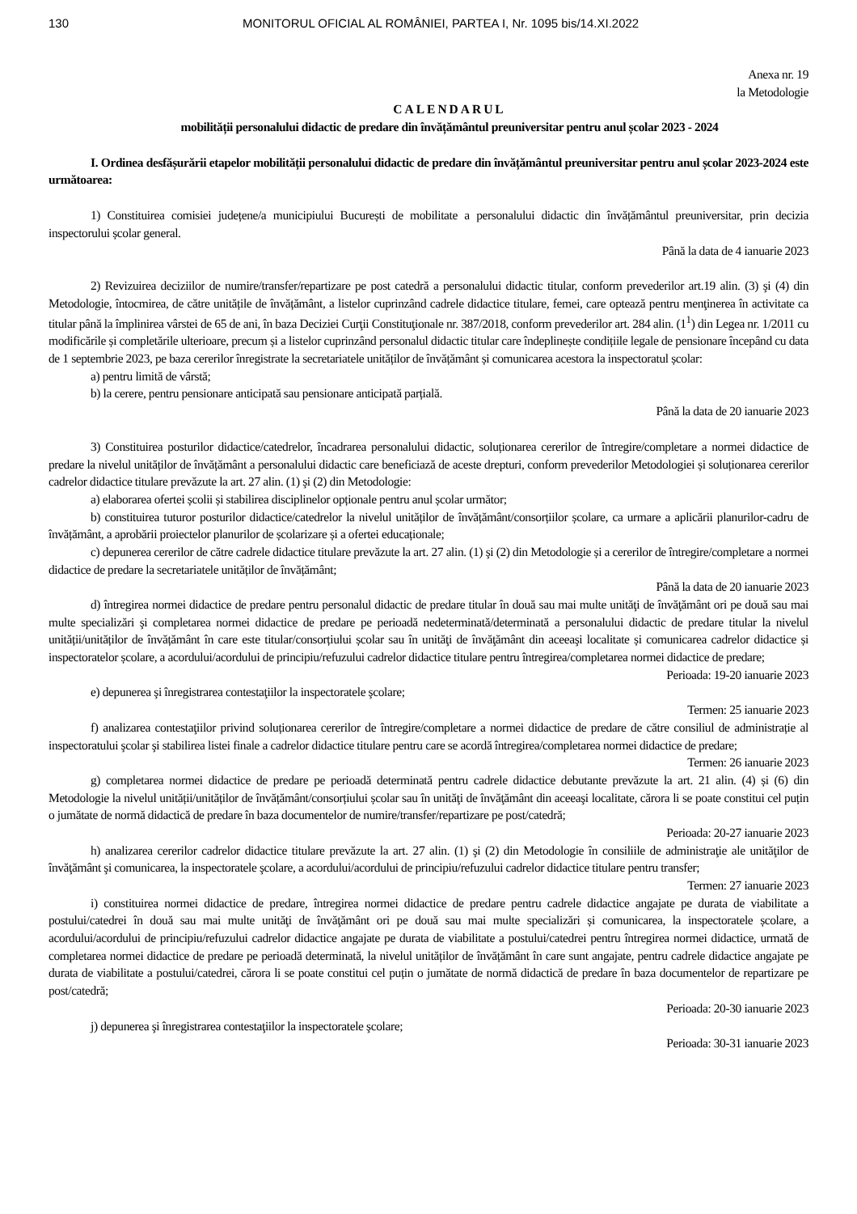130 MONITORUL OFICIAL AL ROMÂNIEI, PARTEA I, Nr. 1095 bis/14.XI.2022
Anexa nr. 19
la Metodologie
CALENDARUL
mobilității personalului didactic de predare din învățământul preuniversitar pentru anul școlar 2023 - 2024
I. Ordinea desfășurării etapelor mobilității personalului didactic de predare din învățământul preuniversitar pentru anul școlar 2023-2024 este următoarea:
1) Constituirea comisiei județene/a municipiului București de mobilitate a personalului didactic din învățământul preuniversitar, prin decizia inspectorului școlar general.
Până la data de 4 ianuarie 2023
2) Revizuirea deciziilor de numire/transfer/repartizare pe post catedră a personalului didactic titular, conform prevederilor art.19 alin. (3) şi (4) din Metodologie, întocmirea, de către unitățile de învățământ, a listelor cuprinzând cadrele didactice titulare, femei, care optează pentru menţinerea în activitate ca titular până la împlinirea vârstei de 65 de ani, în baza Deciziei Curţii Constituţionale nr. 387/2018, conform prevederilor art. 284 alin. (1<sup>1</sup>) din Legea nr. 1/2011 cu modificările și completările ulterioare, precum și a listelor cuprinzând personalul didactic titular care îndeplinește condițiile legale de pensionare începând cu data de 1 septembrie 2023, pe baza cererilor înregistrate la secretariatele unităților de învățământ și comunicarea acestora la inspectoratul școlar:
a) pentru limită de vârstă;
b) la cerere, pentru pensionare anticipată sau pensionare anticipată parțială.
Până la data de 20 ianuarie 2023
3) Constituirea posturilor didactice/catedrelor, încadrarea personalului didactic, soluționarea cererilor de întregire/completare a normei didactice de predare la nivelul unităților de învățământ a personalului didactic care beneficiază de aceste drepturi, conform prevederilor Metodologiei și soluționarea cererilor cadrelor didactice titulare prevăzute la art. 27 alin. (1) şi (2) din Metodologie:
a) elaborarea ofertei școlii și stabilirea disciplinelor opționale pentru anul școlar următor;
b) constituirea tuturor posturilor didactice/catedrelor la nivelul unităților de învățământ/consorțiilor școlare, ca urmare a aplicării planurilor-cadru de învățământ, a aprobării proiectelor planurilor de școlarizare și a ofertei educaționale;
c) depunerea cererilor de către cadrele didactice titulare prevăzute la art. 27 alin. (1) şi (2) din Metodologie și a cererilor de întregire/completare a normei didactice de predare la secretariatele unităților de învățământ;
Până la data de 20 ianuarie 2023
d) întregirea normei didactice de predare pentru personalul didactic de predare titular în două sau mai multe unităţi de învăţământ ori pe două sau mai multe specializări şi completarea normei didactice de predare pe perioadă nedeterminată/determinată a personalului didactic de predare titular la nivelul unității/unităților de învățământ în care este titular/consorțiului școlar sau în unităţi de învăţământ din aceeaşi localitate și comunicarea cadrelor didactice și inspectoratelor școlare, a acordului/acordului de principiu/refuzului cadrelor didactice titulare pentru întregirea/completarea normei didactice de predare;
Perioada: 19-20 ianuarie 2023
e) depunerea şi înregistrarea contestaţiilor la inspectoratele şcolare;
Termen: 25 ianuarie 2023
f) analizarea contestaţiilor privind soluționarea cererilor de întregire/completare a normei didactice de predare de către consiliul de administrație al inspectoratului şcolar şi stabilirea listei finale a cadrelor didactice titulare pentru care se acordă întregirea/completarea normei didactice de predare;
Termen: 26 ianuarie 2023
g) completarea normei didactice de predare pe perioadă determinată pentru cadrele didactice debutante prevăzute la art. 21 alin. (4) și (6) din Metodologie la nivelul unității/unităților de învățământ/consorțiului școlar sau în unităţi de învăţământ din aceeaşi localitate, cărora li se poate constitui cel puțin o jumătate de normă didactică de predare în baza documentelor de numire/transfer/repartizare pe post/catedră;
Perioada: 20-27 ianuarie 2023
h) analizarea cererilor cadrelor didactice titulare prevăzute la art. 27 alin. (1) şi (2) din Metodologie în consiliile de administraţie ale unităţilor de învăţământ şi comunicarea, la inspectoratele şcolare, a acordului/acordului de principiu/refuzului cadrelor didactice titulare pentru transfer;
Termen: 27 ianuarie 2023
i) constituirea normei didactice de predare, întregirea normei didactice de predare pentru cadrele didactice angajate pe durata de viabilitate a postului/catedrei în două sau mai multe unităţi de învăţământ ori pe două sau mai multe specializări și comunicarea, la inspectoratele școlare, a acordului/acordului de principiu/refuzului cadrelor didactice angajate pe durata de viabilitate a postului/catedrei pentru întregirea normei didactice, urmată de completarea normei didactice de predare pe perioadă determinată, la nivelul unităților de învățământ în care sunt angajate, pentru cadrele didactice angajate pe durata de viabilitate a postului/catedrei, cărora li se poate constitui cel puțin o jumătate de normă didactică de predare în baza documentelor de repartizare pe post/catedră;
Perioada: 20-30 ianuarie 2023
j) depunerea şi înregistrarea contestaţiilor la inspectoratele şcolare;
Perioada: 30-31 ianuarie 2023